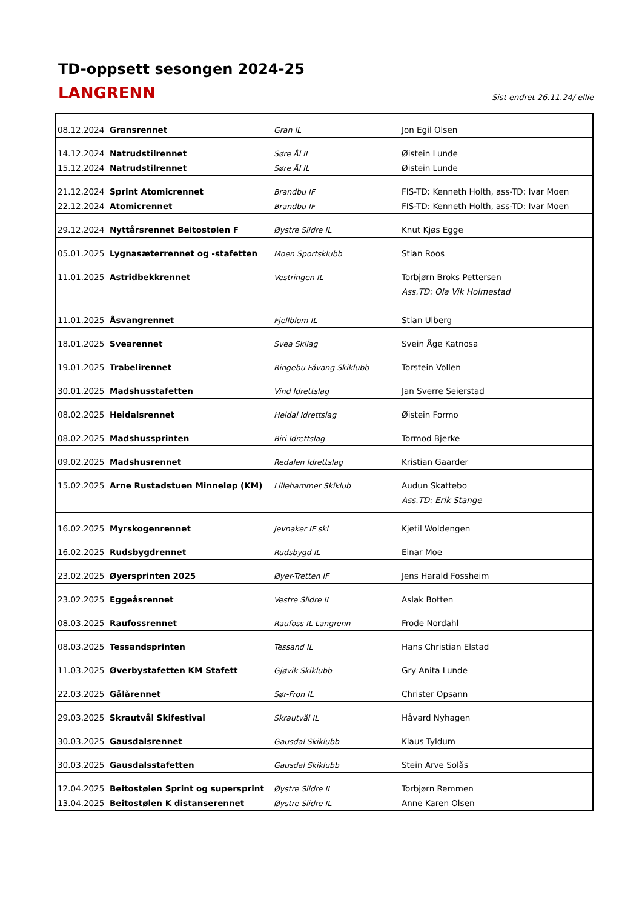TD-oppsett sesongen 2024-25
LANGRENN
Sist endret 26.11.24/ ellie
| 08.12.2024 | Gransrennet | Gran IL | Jon Egil Olsen |
| 14.12.2024 | Natrudstilrennet | Søre Ål IL | Øistein Lunde |
| 15.12.2024 | Natrudstilrennet | Søre Ål IL | Øistein Lunde |
| 21.12.2024 | Sprint Atomicrennet | Brandbu IF | FIS-TD: Kenneth Holth, ass-TD: Ivar Moen |
| 22.12.2024 | Atomicrennet | Brandbu IF | FIS-TD: Kenneth Holth, ass-TD: Ivar Moen |
| 29.12.2024 | Nyttårsrennet Beitostølen F | Øystre Slidre IL | Knut Kjøs Egge |
| 05.01.2025 | Lygnasæterrennet og -stafetten | Moen Sportsklubb | Stian Roos |
| 11.01.2025 | Astridbekkrennet | Vestringen IL | Torbjørn Broks Pettersen |
| | | | Ass.TD: Ola Vik Holmestad |
| 11.01.2025 | Åsvangrennet | Fjellblom IL | Stian Ulberg |
| 18.01.2025 | Svearennet | Svea Skilag | Svein Åge Katnosa |
| 19.01.2025 | Trabelirennet | Ringebu Fåvang Skiklubb | Torstein Vollen |
| 30.01.2025 | Madshusstafetten | Vind Idrettslag | Jan Sverre Seierstad |
| 08.02.2025 | Heidalsrennet | Heidal Idrettslag | Øistein Formo |
| 08.02.2025 | Madshussprinten | Biri Idrettslag | Tormod Bjerke |
| 09.02.2025 | Madshusrennet | Redalen Idrettslag | Kristian Gaarder |
| 15.02.2025 | Arne Rustadstuen Minneløp (KM) | Lillehammer Skiklub | Audun Skattebo |
| | | | Ass.TD: Erik Stange |
| 16.02.2025 | Myrskogenrennet | Jevnaker IF ski | Kjetil Woldengen |
| 16.02.2025 | Rudsbygdrennet | Rudsbygd IL | Einar Moe |
| 23.02.2025 | Øyersprinten 2025 | Øyer-Tretten IF | Jens Harald Fossheim |
| 23.02.2025 | Eggeåsrennet | Vestre Slidre IL | Aslak Botten |
| 08.03.2025 | Raufossrennet | Raufoss IL Langrenn | Frode Nordahl |
| 08.03.2025 | Tessandsprinten | Tessand IL | Hans Christian Elstad |
| 11.03.2025 | Øverbystafetten KM Stafett | Gjøvik Skiklubb | Gry Anita Lunde |
| 22.03.2025 | Gålårennet | Sør-Fron IL | Christer Opsann |
| 29.03.2025 | Skrautvål Skifestival | Skrautvål IL | Håvard Nyhagen |
| 30.03.2025 | Gausdalsrennet | Gausdal Skiklubb | Klaus Tyldum |
| 30.03.2025 | Gausdalsstafetten | Gausdal Skiklubb | Stein Arve Solås |
| 12.04.2025 | Beitostølen Sprint og supersprint | Øystre Slidre IL | Torbjørn Remmen |
| 13.04.2025 | Beitostølen K distanserennet | Øystre Slidre IL | Anne Karen Olsen |